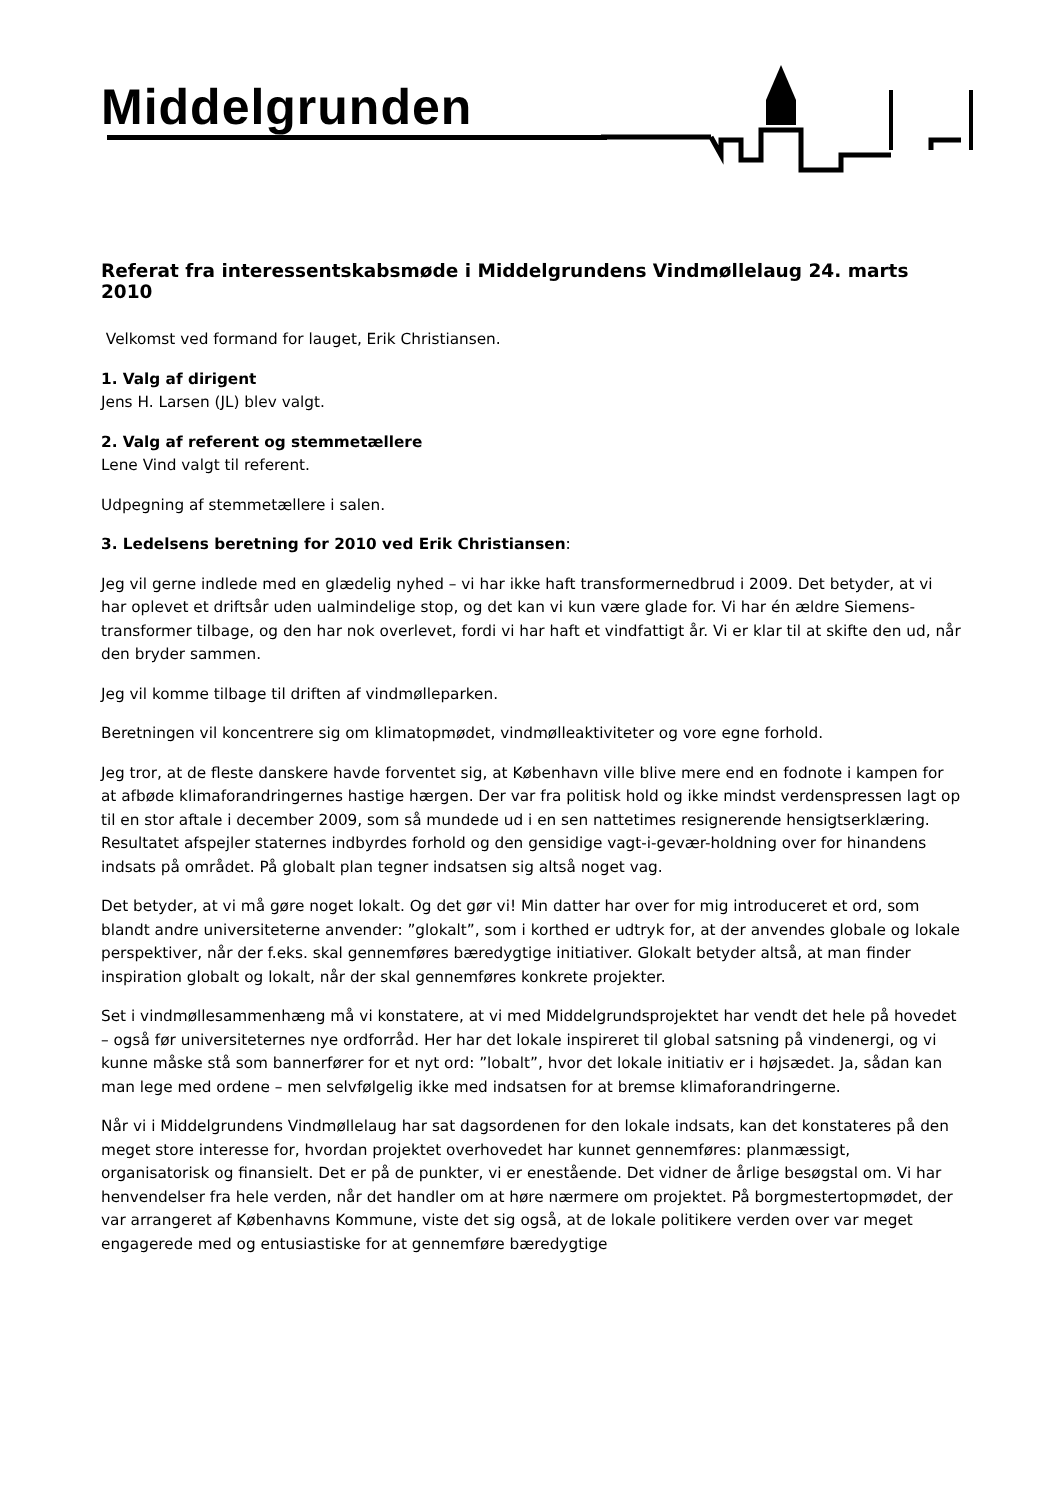Middelgrunden
Referat fra interessentskabsmøde i Middelgrundens Vindmøllelaug 24. marts 2010
Velkomst ved formand for lauget, Erik Christiansen.
1. Valg af dirigent
Jens H. Larsen (JL) blev valgt.
2. Valg af referent og stemmetællere
Lene Vind valgt til referent.
Udpegning af stemmetællere i salen.
3. Ledelsens beretning for 2010 ved Erik Christiansen:
Jeg vil gerne indlede med en glædelig nyhed – vi har ikke haft transformernedbrud i 2009. Det betyder, at vi har oplevet et driftsår uden ualmindelige stop, og det kan vi kun være glade for. Vi har én ældre Siemens-transformer tilbage, og den har nok overlevet, fordi vi har haft et vindfattigt år. Vi er klar til at skifte den ud, når den bryder sammen.
Jeg vil komme tilbage til driften af vindmølleparken.
Beretningen vil koncentrere sig om klimatopmødet, vindmølleaktiviteter og vore egne forhold.
Jeg tror, at de fleste danskere havde forventet sig, at København ville blive mere end en fodnote i kampen for at afbøde klimaforandringernes hastige hærgen. Der var fra politisk hold og ikke mindst verdenspressen lagt op til en stor aftale i december 2009, som så mundede ud i en sen nattetimes resignerende hensigtserklæring. Resultatet afspejler staternes indbyrdes forhold og den gensidige vagt-i-gevær-holdning over for hinandens indsats på området. På globalt plan tegner indsatsen sig altså noget vag.
Det betyder, at vi må gøre noget lokalt. Og det gør vi! Min datter har over for mig introduceret et ord, som blandt andre universiteterne anvender: ”glokalt”, som i korthed er udtryk for, at der anvendes globale og lokale perspektiver, når der f.eks. skal gennemføres bæredygtige initiativer. Glokalt betyder altså, at man finder inspiration globalt og lokalt, når der skal gennemføres konkrete projekter.
Set i vindmøllesammenhæng må vi konstatere, at vi med Middelgrundsprojektet har vendt det hele på hovedet – også før universiteternes nye ordforråd. Her har det lokale inspireret til global satsning på vindenergi, og vi kunne måske stå som bannerfører for et nyt ord: ”lobalt”, hvor det lokale initiativ er i højsædet. Ja, sådan kan man lege med ordene – men selvfølgelig ikke med indsatsen for at bremse klimaforandringerne.
Når vi i Middelgrundens Vindmøllelaug har sat dagsordenen for den lokale indsats, kan det konstateres på den meget store interesse for, hvordan projektet overhovedet har kunnet gennemføres: planmæssigt, organisatorisk og finansielt. Det er på de punkter, vi er enestående. Det vidner de årlige besøgstal om. Vi har henvendelser fra hele verden, når det handler om at høre nærmere om projektet. På borgmestertopmødet, der var arrangeret af Københavns Kommune, viste det sig også, at de lokale politikere verden over var meget engagerede med og entusiastiske for at gennemføre bæredygtige